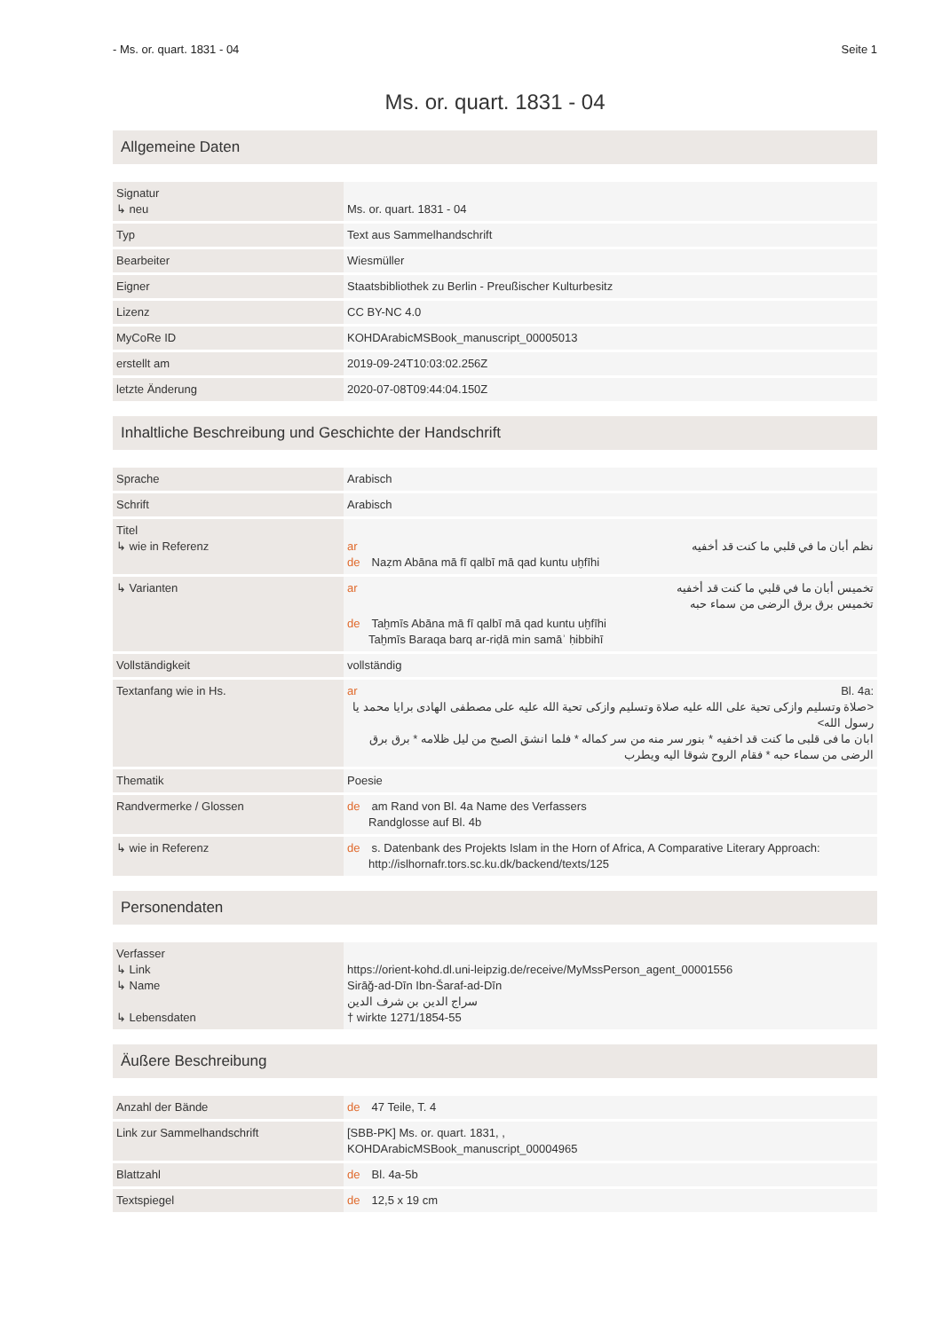- Ms. or. quart. 1831 - 04 Seite 1
Ms. or. quart. 1831 - 04
Allgemeine Daten
| Signatur ↳ neu | Ms. or. quart. 1831 - 04 |
| Typ | Text aus Sammelhandschrift |
| Bearbeiter | Wiesmüller |
| Eigner | Staatsbibliothek zu Berlin - Preußischer Kulturbesitz |
| Lizenz | CC BY-NC 4.0 |
| MyCoRe ID | KOHDArabicMSBook_manuscript_00005013 |
| erstellt am | 2019-09-24T10:03:02.256Z |
| letzte Änderung | 2020-07-08T09:44:04.150Z |
Inhaltliche Beschreibung und Geschichte der Handschrift
| Sprache | Arabisch |
| Schrift | Arabisch |
| Titel ↳ wie in Referenz | ar نظم أبان ما في قلبي ما كنت قد أخفيه de Naẓm Abāna mā fī qalbī mā qad kuntu uḫfīhi |
| ↳ Varianten | ar تخميس أبان ما في قلبي ما كنت قد أخفيه تخميس برق برق الرضى من سماء حبه de Taḫmīs Abāna mā fī qalbī mā qad kuntu uḫfīhi Taḫmīs Baraqa barq ar-riḍā min samāʾ ḥibbihī |
| Vollständigkeit | vollständig |
| Textanfang wie in Hs. | ar Bl. 4a: <صلاة وتسليم وازكى تحية على الله عليه صلاة وتسليم وازكى تحية الله عليه على مصطفى الهادى برايا محمد يا رسول الله> ابان ما فى قلبى ما كنت قد اخفيه * بنور سر منه من سر كماله * فلما انشق الصبح من ليل ظلامه * برق برق الرضى من سماء حبه * فقام الروح شوقا اليه ويطرب |
| Thematik | Poesie |
| Randvermerke / Glossen | de am Rand von Bl. 4a Name des Verfassers Randglosse auf Bl. 4b |
| ↳ wie in Referenz | de s. Datenbank des Projekts Islam in the Horn of Africa, A Comparative Literary Approach: http://islhornafr.tors.sc.ku.dk/backend/texts/125 |
Personendaten
| Verfasser ↳ Link ↳ Name ↳ Lebensdaten | https://orient-kohd.dl.uni-leipzig.de/receive/MyMssPerson_agent_00001556 Sirāǧ-ad-Dīn Ibn-Šaraf-ad-Dīn سراج الدين بن شرف الدين † wirkte 1271/1854-55 |
Äußere Beschreibung
| Anzahl der Bände | de 47 Teile, T. 4 |
| Link zur Sammelhandschrift | [SBB-PK] Ms. or. quart. 1831, , KOHDArabicMSBook_manuscript_00004965 |
| Blattzahl | de Bl. 4a-5b |
| Textspiegel | de 12,5 x 19 cm |